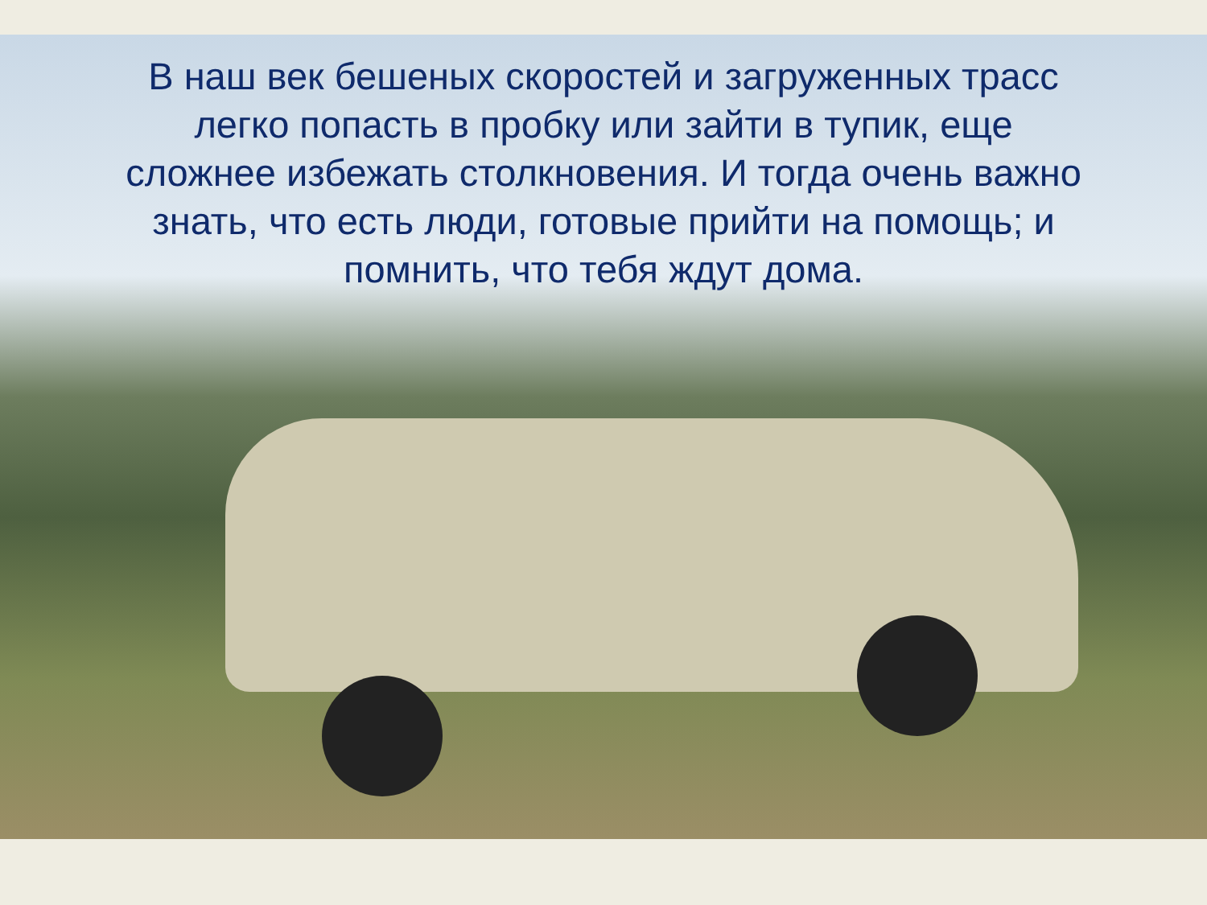В наш век бешеных скоростей и загруженных трасс легко попасть в пробку или зайти в тупик, еще сложнее избежать столкновения. И тогда очень важно знать, что есть люди, готовые прийти на помощь; и помнить, что тебя ждут дома.